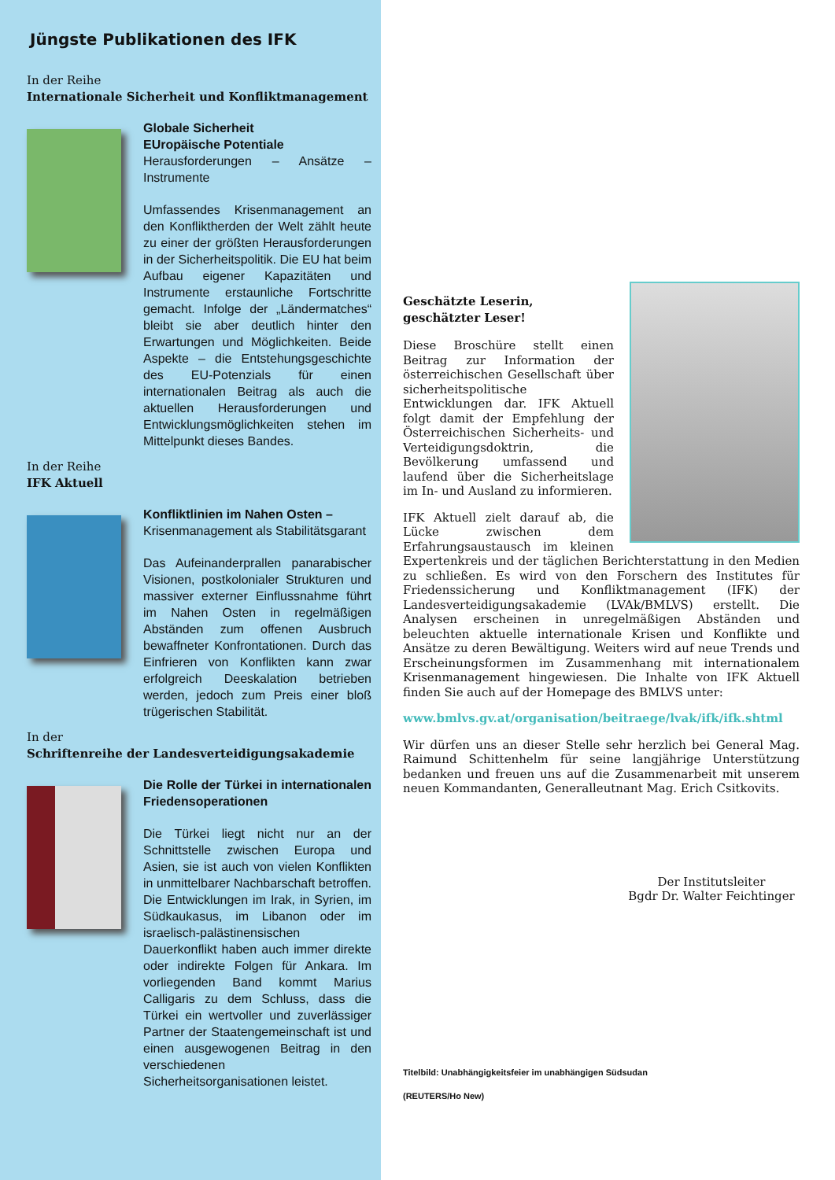Jüngste Publikationen des IFK
In der Reihe
Internationale Sicherheit und Konfliktmanagement
Globale Sicherheit
EUropäische Potentiale
Herausforderungen – Ansätze – Instrumente
Umfassendes Krisenmanagement an den Konfliktherden der Welt zählt heute zu einer der größten Herausforderungen in der Sicherheitspolitik. Die EU hat beim Aufbau eigener Kapazitäten und Instrumente erstaunliche Fortschritte gemacht. Infolge der „Ländermatches“ bleibt sie aber deutlich hinter den Erwartungen und Möglichkeiten. Beide Aspekte – die Entstehungsgeschichte des EU-Potenzials für einen internationalen Beitrag als auch die aktuellen Herausforderungen und Entwicklungsmöglichkeiten stehen im Mittelpunkt dieses Bandes.
In der Reihe
IFK Aktuell
Konfliktlinien im Nahen Osten –
Krisenmanagement als Stabilitätsgarant
Das Aufeinanderprallen panarabischer Visionen, postkolonialer Strukturen und massiver externer Einflussnahme führt im Nahen Osten in regelmäßigen Abständen zum offenen Ausbruch bewaffneter Konfrontationen. Durch das Einfrieren von Konflikten kann zwar erfolgreich Deeskalation betrieben werden, jedoch zum Preis einer bloß trügerischen Stabilität.
In der
Schriftenreihe der Landesverteidigungsakademie
Die Rolle der Türkei in internationalen Friedensoperationen
Die Türkei liegt nicht nur an der Schnittstelle zwischen Europa und Asien, sie ist auch von vielen Konflikten in unmittelbarer Nachbarschaft betroffen. Die Entwicklungen im Irak, in Syrien, im Südkaukasus, im Libanon oder im israelisch-palästinensischen Dauerkonflikt haben auch immer direkte oder indirekte Folgen für Ankara. Im vorliegenden Band kommt Marius Calligaris zu dem Schluss, dass die Türkei ein wertvoller und zuverlässiger Partner der Staatengemeinschaft ist und einen ausgewogenen Beitrag in den verschiedenen Sicherheitsorganisationen leistet.
Geschätzte Leserin,
geschätzter Leser!
Diese Broschüre stellt einen Beitrag zur Information der österreichischen Gesellschaft über sicherheitspolitische Entwicklungen dar. IFK Aktuell folgt damit der Empfehlung der Österreichischen Sicherheits- und Verteidigungsdoktrin, die Bevölkerung umfassend und laufend über die Sicherheitslage im In- und Ausland zu informieren.
IFK Aktuell zielt darauf ab, die Lücke zwischen dem Erfahrungsaustausch im kleinen Expertenkreis und der täglichen Berichterstattung in den Medien zu schließen. Es wird von den Forschern des Institutes für Friedenssicherung und Konfliktmanagement (IFK) der Landesverteidigungsakademie (LVAk/BMLVS) erstellt. Die Analysen erscheinen in unregelmäßigen Abständen und beleuchten aktuelle internationale Krisen und Konflikte und Ansätze zu deren Bewältigung. Weiters wird auf neue Trends und Erscheinungsformen im Zusammenhang mit internationalem Krisenmanagement hingewiesen. Die Inhalte von IFK Aktuell finden Sie auch auf der Homepage des BMLVS unter:
www.bmlvs.gv.at/organisation/beitraege/lvak/ifk/ifk.shtml
Wir dürfen uns an dieser Stelle sehr herzlich bei General Mag. Raimund Schittenhelm für seine langjährige Unterstützung bedanken und freuen uns auf die Zusammenarbeit mit unserem neuen Kommandanten, Generalleutnant Mag. Erich Csitkovits.
Der Institutsleiter
Bgdr Dr. Walter Feichtinger
Titelbild: Unabhängigkeitsfeier im unabhängigen Südsudan
(REUTERS/Ho New)